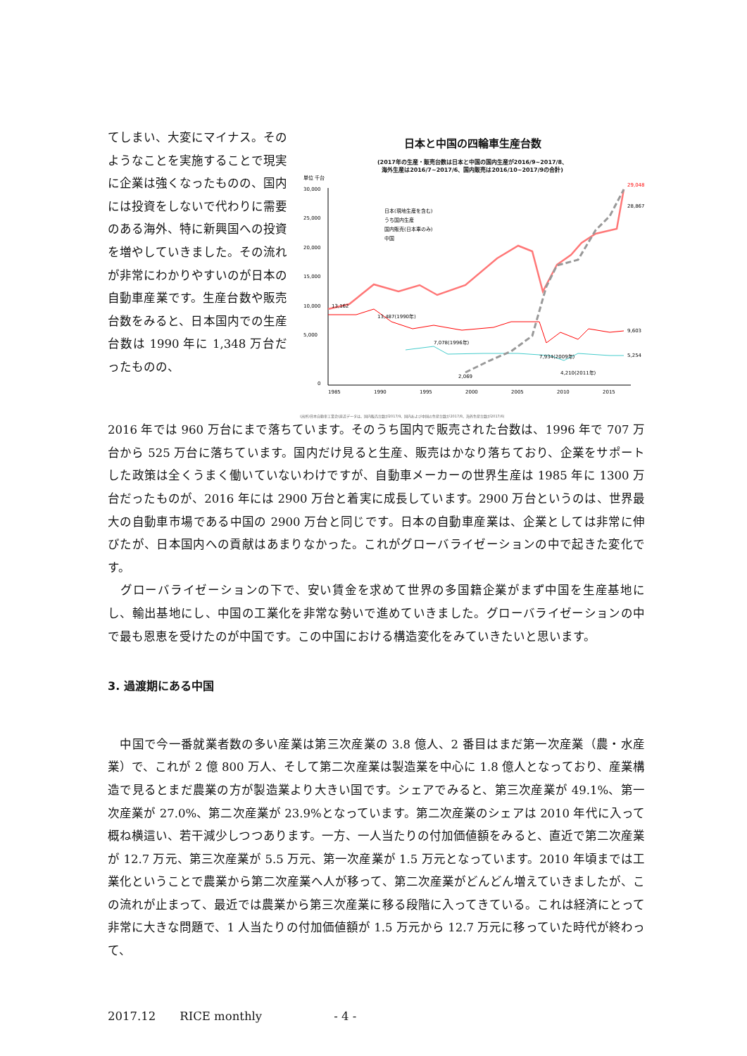てしまい、大変にマイナス。そのようなことを実施することで現実に企業は強くなったものの、国内には投資をしないで代わりに需要のある海外、特に新興国への投資を増やしていきました。その流れが非常にわかりやすいのが日本の自動車産業です。生産台数や販売台数をみると、日本国内での生産台数は 1990 年に 1,348 万台だったものの、
日本と中国の四輪車生産台数
(2017年の生産・販売台数は日本と中国の国内生産が2016/9~2017/8、
海外生産は2016/7~2017/6、国内販売は2016/10~2017/9の合計)
単位 千台
30,000
25,000
20,000
15,000
10,000
5,000
0
1985
1990
1995
2000
2005
2010
2015
13,162
13,487(1990年)
7,078(1996年)
7,934(2009年)
4,210(2011年)
2,069
29,048
28,867
9,603
5,254
日本(現地生産を含む)
うち国内生産
国内販売(日本車のみ)
中国
(出所)日本自動車工業会(直近データは、国内販売台数が2017/9、国内および中国の生産台数が2017/8、海外生産台数が2017/6)
2016 年では 960 万台にまで落ちています。そのうち国内で販売された台数は、1996 年で 707 万台から 525 万台に落ちています。国内だけ見ると生産、販売はかなり落ちており、企業をサポートした政策は全くうまく働いていないわけですが、自動車メーカーの世界生産は 1985 年に 1300 万台だったものが、2016 年には 2900 万台と着実に成長しています。2900 万台というのは、世界最大の自動車市場である中国の 2900 万台と同じです。日本の自動車産業は、企業としては非常に伸びたが、日本国内への貢献はあまりなかった。これがグローバライゼーションの中で起きた変化です。
　グローバライゼーションの下で、安い賃金を求めて世界の多国籍企業がまず中国を生産基地にし、輸出基地にし、中国の工業化を非常な勢いで進めていきました。グローバライゼーションの中で最も恩恵を受けたのが中国です。この中国における構造変化をみていきたいと思います。
3. 過渡期にある中国
　中国で今一番就業者数の多い産業は第三次産業の 3.8 億人、2 番目はまだ第一次産業（農・水産業）で、これが 2 億 800 万人、そして第二次産業は製造業を中心に 1.8 億人となっており、産業構造で見るとまだ農業の方が製造業より大きい国です。シェアでみると、第三次産業が 49.1%、第一次産業が 27.0%、第二次産業が 23.9%となっています。第二次産業のシェアは 2010 年代に入って概ね横這い、若干減少しつつあります。一方、一人当たりの付加価値額をみると、直近で第二次産業が 12.7 万元、第三次産業が 5.5 万元、第一次産業が 1.5 万元となっています。2010 年頃までは工業化ということで農業から第二次産業へ人が移って、第二次産業がどんどん増えていきましたが、この流れが止まって、最近では農業から第三次産業に移る段階に入ってきている。これは経済にとって非常に大きな問題で、1 人当たりの付加価値額が 1.5 万元から 12.7 万元に移っていた時代が終わって、
2017.12　　RICE monthly　　　　　　- 4 -